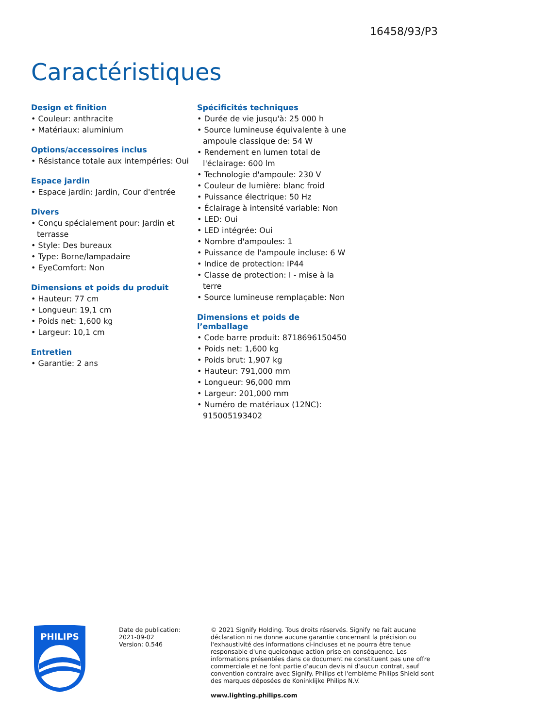16458/93/P3
Caractéristiques
Design et finition
• Couleur: anthracite
• Matériaux: aluminium
Options/accessoires inclus
• Résistance totale aux intempéries: Oui
Espace jardin
• Espace jardin: Jardin, Cour d'entrée
Divers
• Conçu spécialement pour: Jardin et terrasse
• Style: Des bureaux
• Type: Borne/lampadaire
• EyeComfort: Non
Dimensions et poids du produit
• Hauteur: 77 cm
• Longueur: 19,1 cm
• Poids net: 1,600 kg
• Largeur: 10,1 cm
Entretien
• Garantie: 2 ans
Spécificités techniques
• Durée de vie jusqu'à: 25 000 h
• Source lumineuse équivalente à une ampoule classique de: 54 W
• Rendement en lumen total de l'éclairage: 600 lm
• Technologie d'ampoule: 230 V
• Couleur de lumière: blanc froid
• Puissance électrique: 50 Hz
• Éclairage à intensité variable: Non
• LED: Oui
• LED intégrée: Oui
• Nombre d'ampoules: 1
• Puissance de l'ampoule incluse: 6 W
• Indice de protection: IP44
• Classe de protection: I - mise à la terre
• Source lumineuse remplaçable: Non
Dimensions et poids de l’emballage
• Code barre produit: 8718696150450
• Poids net: 1,600 kg
• Poids brut: 1,907 kg
• Hauteur: 791,000 mm
• Longueur: 96,000 mm
• Largeur: 201,000 mm
• Numéro de matériaux (12NC): 915005193402
PHILIPS
Date de publication:
2021-09-02
Version: 0.546
© 2021 Signify Holding. Tous droits réservés. Signify ne fait aucune déclaration ni ne donne aucune garantie concernant la précision ou l'exhaustivité des informations ci-incluses et ne pourra être tenue responsable d'une quelconque action prise en conséquence. Les informations présentées dans ce document ne constituent pas une offre commerciale et ne font partie d'aucun devis ni d'aucun contrat, sauf convention contraire avec Signify. Philips et l'emblème Philips Shield sont des marques déposées de Koninklijke Philips N.V.
www.lighting.philips.com